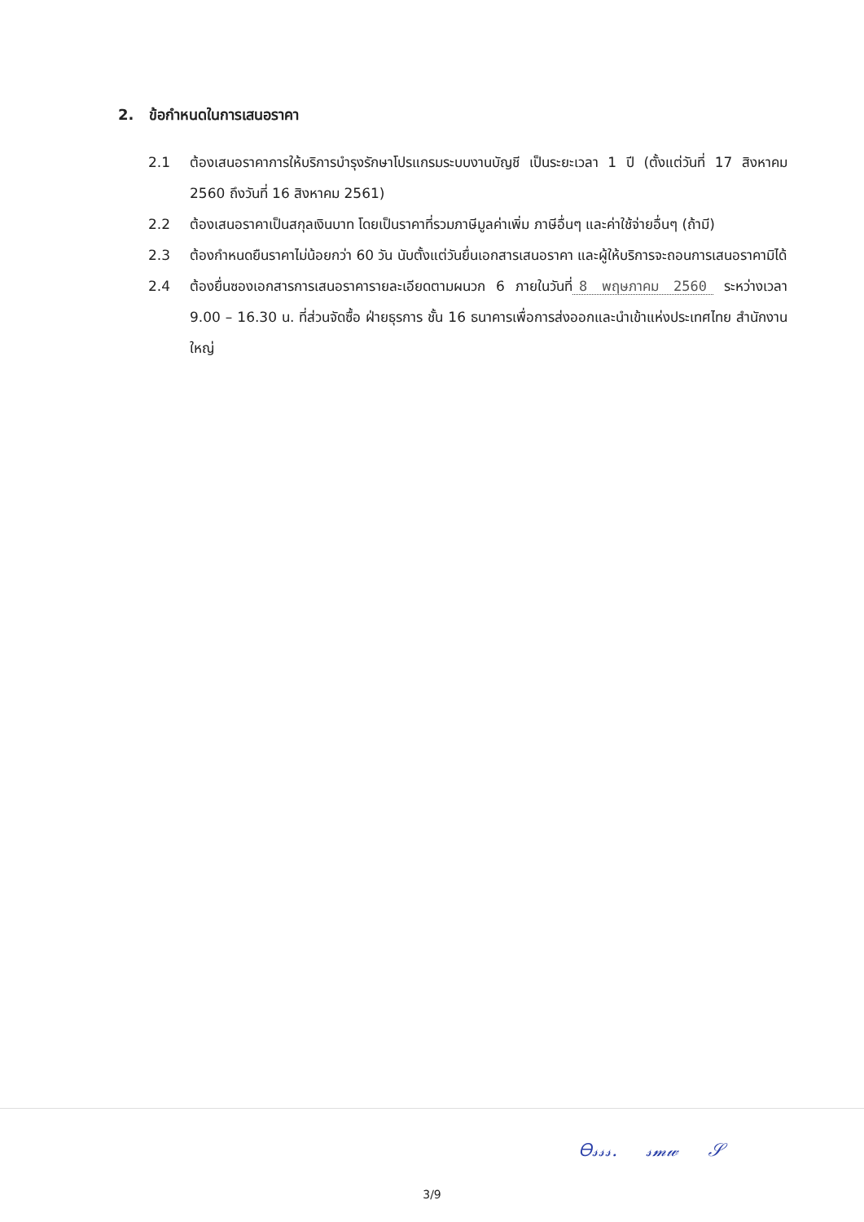2. ข้อกำหนดในการเสนอราคา
2.1 ต้องเสนอราคาการให้บริการบำรุงรักษาโปรแกรมระบบงานบัญชี เป็นระยะเวลา 1 ปี (ตั้งแต่วันที่ 17 สิงหาคม 2560 ถึงวันที่ 16 สิงหาคม 2561)
2.2 ต้องเสนอราคาเป็นสกุลเงินบาท โดยเป็นราคาที่รวมภาษีมูลค่าเพิ่ม ภาษีอื่นๆ และค่าใช้จ่ายอื่นๆ (ถ้ามี)
2.3 ต้องกำหนดยืนราคาไม่น้อยกว่า 60 วัน นับตั้งแต่วันยื่นเอกสารเสนอราคา และผู้ให้บริการจะถอนการเสนอราคามิได้
2.4 ต้องยื่นซองเอกสารการเสนอราคารายละเอียดตามผนวก 6 ภายในวันที่ 8 พฤษภาคม 2560 ระหว่างเวลา 9.00 – 16.30 น. ที่ส่วนจัดซื้อ ฝ่ายธุรการ ชั้น 16 ธนาคารเพื่อการส่งออกและนำเข้าแห่งประเทศไทย สำนักงานใหญ่
Ꮎ𝓈𝓈𝓈. 𝓈𝓂𝓌 𝒮
3/9